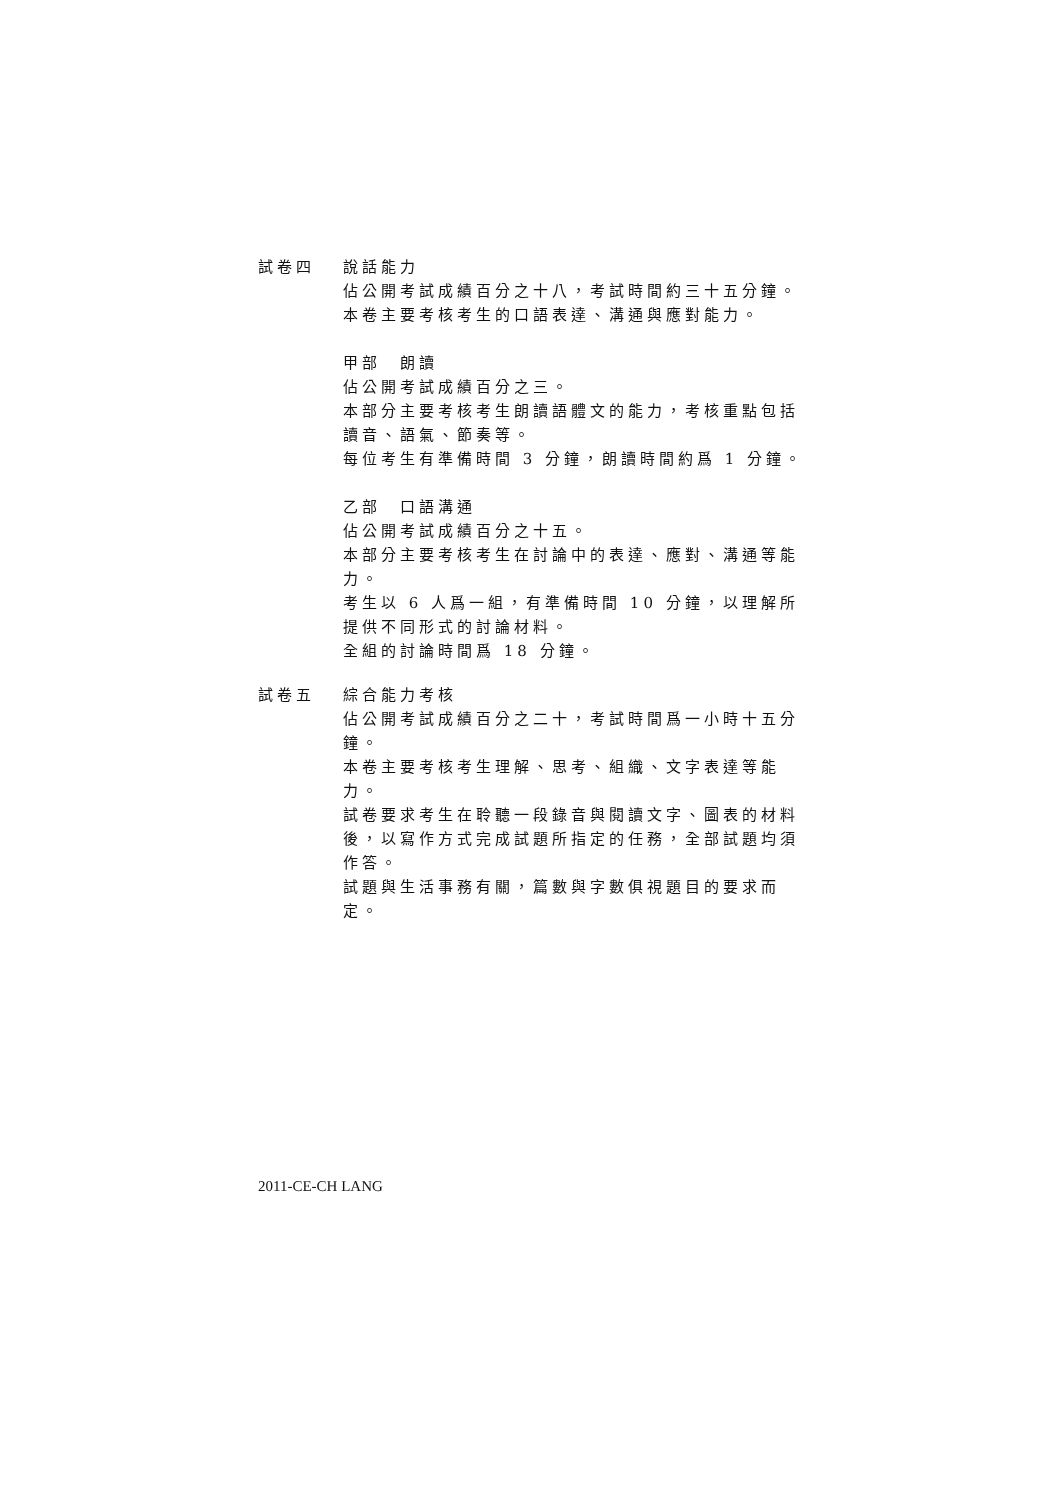試卷四 說話能力
佔公開考試成績百分之十八，考試時間約三十五分鐘。
本卷主要考核考生的口語表達、溝通與應對能力。
甲部　朗讀
佔公開考試成績百分之三。
本部分主要考核考生朗讀語體文的能力，考核重點包括讀音、語氣、節奏等。
每位考生有準備時間 3 分鐘，朗讀時間約爲 1 分鐘。
乙部　口語溝通
佔公開考試成績百分之十五。
本部分主要考核考生在討論中的表達、應對、溝通等能力。
考生以 6 人爲一組，有準備時間 10 分鐘，以理解所提供不同形式的討論材料。
全組的討論時間爲 18 分鐘。
試卷五 綜合能力考核
佔公開考試成績百分之二十，考試時間爲一小時十五分鐘。
本卷主要考核考生理解、思考、組織、文字表達等能力。
試卷要求考生在聆聽一段錄音與閱讀文字、圖表的材料後，以寫作方式完成試題所指定的任務，全部試題均須作答。
試題與生活事務有關，篇數與字數俱視題目的要求而定。
2011-CE-CH LANG